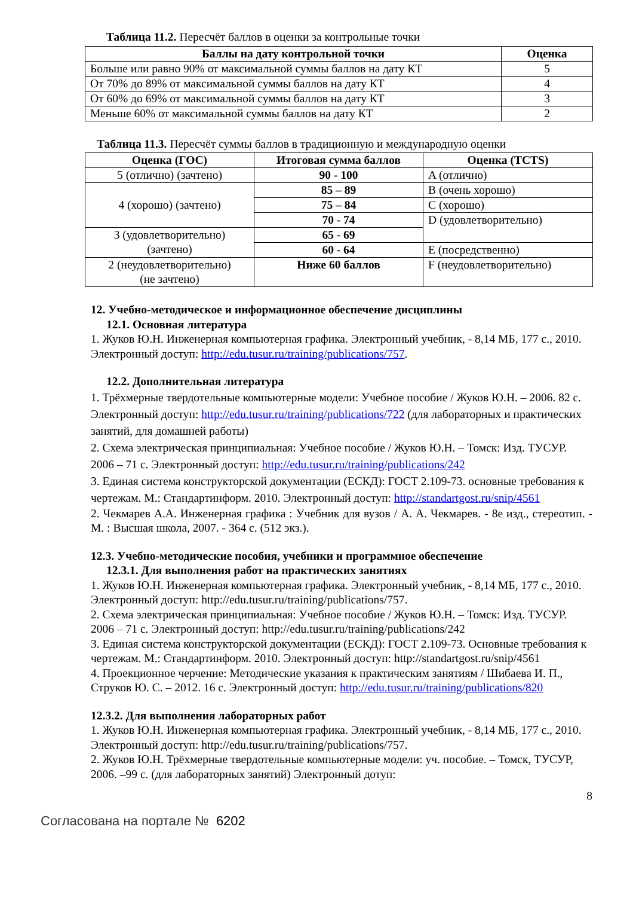Таблица 11.2. Пересчёт баллов в оценки за контрольные точки
| Баллы на дату контрольной точки | Оценка |
| --- | --- |
| Больше или равно 90% от максимальной суммы баллов на дату КТ | 5 |
| От 70% до 89% от максимальной суммы баллов на дату КТ | 4 |
| От 60% до 69% от максимальной суммы баллов на дату КТ | 3 |
| Меньше 60% от максимальной суммы баллов на дату КТ | 2 |
Таблица 11.3. Пересчёт суммы баллов в традиционную и международную оценки
| Оценка (ГОС) | Итоговая сумма баллов | Оценка (TCTS) |
| --- | --- | --- |
| 5 (отлично) (зачтено) | 90 - 100 | A (отлично) |
| 4 (хорошо) (зачтено) | 85 – 89 | B (очень хорошо) |
| | 75 – 84 | C (хорошо) |
| | 70 - 74 | D (удовлетворительно) |
| 3 (удовлетворительно) (зачтено) | 65 - 69 | |
| | 60 - 64 | E (посредственно) |
| 2 (неудовлетворительно) (не зачтено) | Ниже 60 баллов | F (неудовлетворительно) |
12. Учебно-методическое и информационное обеспечение дисциплины
12.1. Основная литература
1. Жуков Ю.Н. Инженерная компьютерная графика. Электронный учебник, - 8,14 МБ, 177 с., 2010. Электронный доступ: http://edu.tusur.ru/training/publications/757.
12.2. Дополнительная литература
1. Трёхмерные твердотельные компьютерные модели: Учебное пособие / Жуков Ю.Н. – 2006. 82 с. Электронный доступ: http://edu.tusur.ru/training/publications/722 (для лабораторных и практических занятий, для домашней работы)
2. Схема электрическая принципиальная: Учебное пособие / Жуков Ю.Н. – Томск: Изд. ТУСУР. 2006 – 71 с. Электронный доступ: http://edu.tusur.ru/training/publications/242
3. Единая система конструкторской документации (ЕСКД): ГОСТ 2.109-73. основные требования к чертежам. М.: Стандартинформ. 2010. Электронный доступ: http://standartgost.ru/snip/4561
2. Чекмарев А.А. Инженерная графика : Учебник для вузов / А. А. Чекмарев. - 8е изд., стереотип. - М. : Высшая школа, 2007. - 364 с. (512 экз.).
12.3. Учебно-методические пособия, учебники и программное обеспечение
12.3.1. Для выполнения работ на практических занятиях
1. Жуков Ю.Н. Инженерная компьютерная графика. Электронный учебник, - 8,14 МБ, 177 с., 2010. Электронный доступ: http://edu.tusur.ru/training/publications/757.
2. Схема электрическая принципиальная: Учебное пособие / Жуков Ю.Н. – Томск: Изд. ТУСУР. 2006 – 71 с. Электронный доступ: http://edu.tusur.ru/training/publications/242
3. Единая система конструкторской документации (ЕСКД): ГОСТ 2.109-73. Основные требования к чертежам. М.: Стандартинформ. 2010. Электронный доступ: http://standartgost.ru/snip/4561
4. Проекционное черчение: Методические указания к практическим занятиям / Шибаева И. П., Струков Ю. С. – 2012. 16 с. Электронный доступ: http://edu.tusur.ru/training/publications/820
12.3.2. Для выполнения лабораторных работ
1. Жуков Ю.Н. Инженерная компьютерная графика. Электронный учебник, - 8,14 МБ, 177 с., 2010. Электронный доступ: http://edu.tusur.ru/training/publications/757.
2. Жуков Ю.Н. Трёхмерные твердотельные компьютерные модели: уч. пособие. – Томск, ТУСУР, 2006. –99 с. (для лабораторных занятий) Электронный дотуп:
8
Согласована на портале № 6202